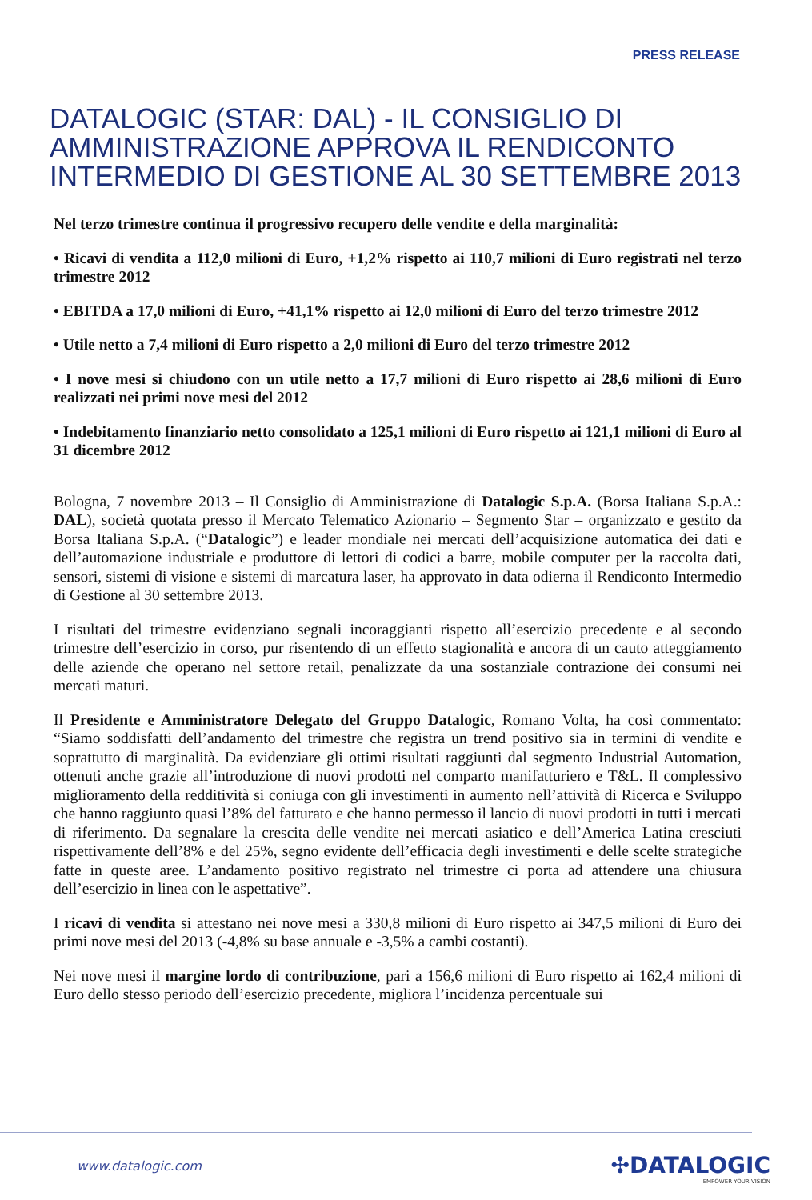PRESS RELEASE
DATALOGIC (STAR: DAL) - IL CONSIGLIO DI AMMINISTRAZIONE APPROVA IL RENDICONTO INTERMEDIO DI GESTIONE AL 30 SETTEMBRE 2013
Nel terzo trimestre continua il progressivo recupero delle vendite e della marginalità:
• Ricavi di vendita a 112,0 milioni di Euro, +1,2% rispetto ai 110,7 milioni di Euro registrati nel terzo trimestre 2012
• EBITDA a 17,0 milioni di Euro, +41,1% rispetto ai 12,0 milioni di Euro del terzo trimestre 2012
• Utile netto a 7,4 milioni di Euro rispetto a 2,0 milioni di Euro del terzo trimestre 2012
• I nove mesi si chiudono con un utile netto a 17,7 milioni di Euro rispetto ai 28,6 milioni di Euro realizzati nei primi nove mesi del 2012
• Indebitamento finanziario netto consolidato a 125,1 milioni di Euro rispetto ai 121,1 milioni di Euro al 31 dicembre 2012
Bologna, 7 novembre 2013 – Il Consiglio di Amministrazione di Datalogic S.p.A. (Borsa Italiana S.p.A.: DAL), società quotata presso il Mercato Telematico Azionario – Segmento Star – organizzato e gestito da Borsa Italiana S.p.A. (“Datalogic”) e leader mondiale nei mercati dell’acquisizione automatica dei dati e dell’automazione industriale e produttore di lettori di codici a barre, mobile computer per la raccolta dati, sensori, sistemi di visione e sistemi di marcatura laser, ha approvato in data odierna il Rendiconto Intermedio di Gestione al 30 settembre 2013.
I risultati del trimestre evidenziano segnali incoraggianti rispetto all’esercizio precedente e al secondo trimestre dell’esercizio in corso, pur risentendo di un effetto stagionalità e ancora di un cauto atteggiamento delle aziende che operano nel settore retail, penalizzate da una sostanziale contrazione dei consumi nei mercati maturi.
Il Presidente e Amministratore Delegato del Gruppo Datalogic, Romano Volta, ha così commentato: “Siamo soddisfatti dell’andamento del trimestre che registra un trend positivo sia in termini di vendite e soprattutto di marginalità. Da evidenziare gli ottimi risultati raggiunti dal segmento Industrial Automation, ottenuti anche grazie all’introduzione di nuovi prodotti nel comparto manifatturiero e T&L. Il complessivo miglioramento della redditività si coniuga con gli investimenti in aumento nell’attività di Ricerca e Sviluppo che hanno raggiunto quasi l’8% del fatturato e che hanno permesso il lancio di nuovi prodotti in tutti i mercati di riferimento. Da segnalare la crescita delle vendite nei mercati asiatico e dell’America Latina cresciuti rispettivamente dell’8% e del 25%, segno evidente dell’efficacia degli investimenti e delle scelte strategiche fatte in queste aree. L’andamento positivo registrato nel trimestre ci porta ad attendere una chiusura dell’esercizio in linea con le aspettative”.
I ricavi di vendita si attestano nei nove mesi a 330,8 milioni di Euro rispetto ai 347,5 milioni di Euro dei primi nove mesi del 2013 (-4,8% su base annuale e -3,5% a cambi costanti).
Nei nove mesi il margine lordo di contribuzione, pari a 156,6 milioni di Euro rispetto ai 162,4 milioni di Euro dello stesso periodo dell’esercizio precedente, migliora l’incidenza percentuale sui
www.datalogic.com
✣DATALOGIC
EMPOWER YOUR VISION